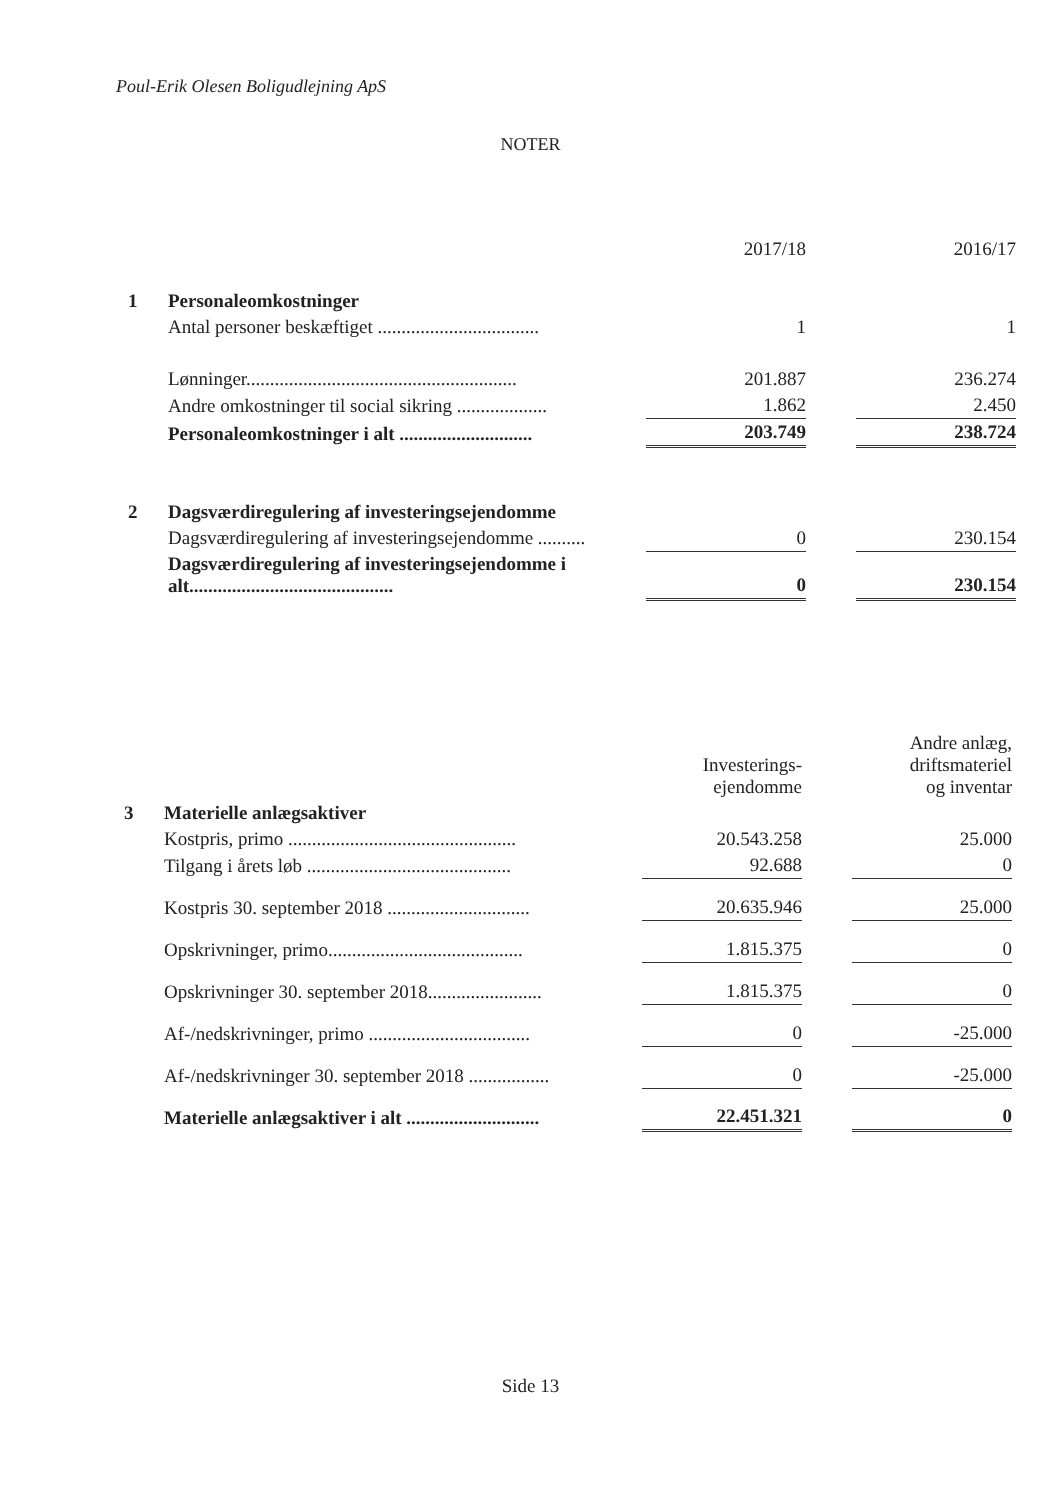Poul-Erik Olesen Boligudlejning ApS
NOTER
| | | 2017/18 | | 2016/17 |
| 1 | Personaleomkostninger | | | |
| | Antal personer beskæftiget .................................. | 1 | | 1 |
| | Lønninger......................................................... | 201.887 | | 236.274 |
| | Andre omkostninger til social sikring ................... | 1.862 | | 2.450 |
| | Personaleomkostninger i alt ............................ | 203.749 | | 238.724 |
| 2 | Dagsværdiregulering af investeringsejendomme | | | |
| | Dagsværdiregulering af investeringsejendomme .......... | 0 | | 230.154 |
| | Dagsværdiregulering af investeringsejendomme i alt........................................... | 0 | | 230.154 |
| | | Investerings- ejendomme | | Andre anlæg, driftsmateriel og inventar |
| 3 | Materielle anlægsaktiver | | | |
| | Kostpris, primo ................................................ | 20.543.258 | | 25.000 |
| | Tilgang i årets løb ........................................... | 92.688 | | 0 |
| | Kostpris 30. september 2018 .............................. | 20.635.946 | | 25.000 |
| | Opskrivninger, primo......................................... | 1.815.375 | | 0 |
| | Opskrivninger 30. september 2018........................ | 1.815.375 | | 0 |
| | Af-/nedskrivninger, primo .................................. | 0 | | -25.000 |
| | Af-/nedskrivninger 30. september 2018 ................. | 0 | | -25.000 |
| | Materielle anlægsaktiver i alt ............................ | 22.451.321 | | 0 |
Side 13